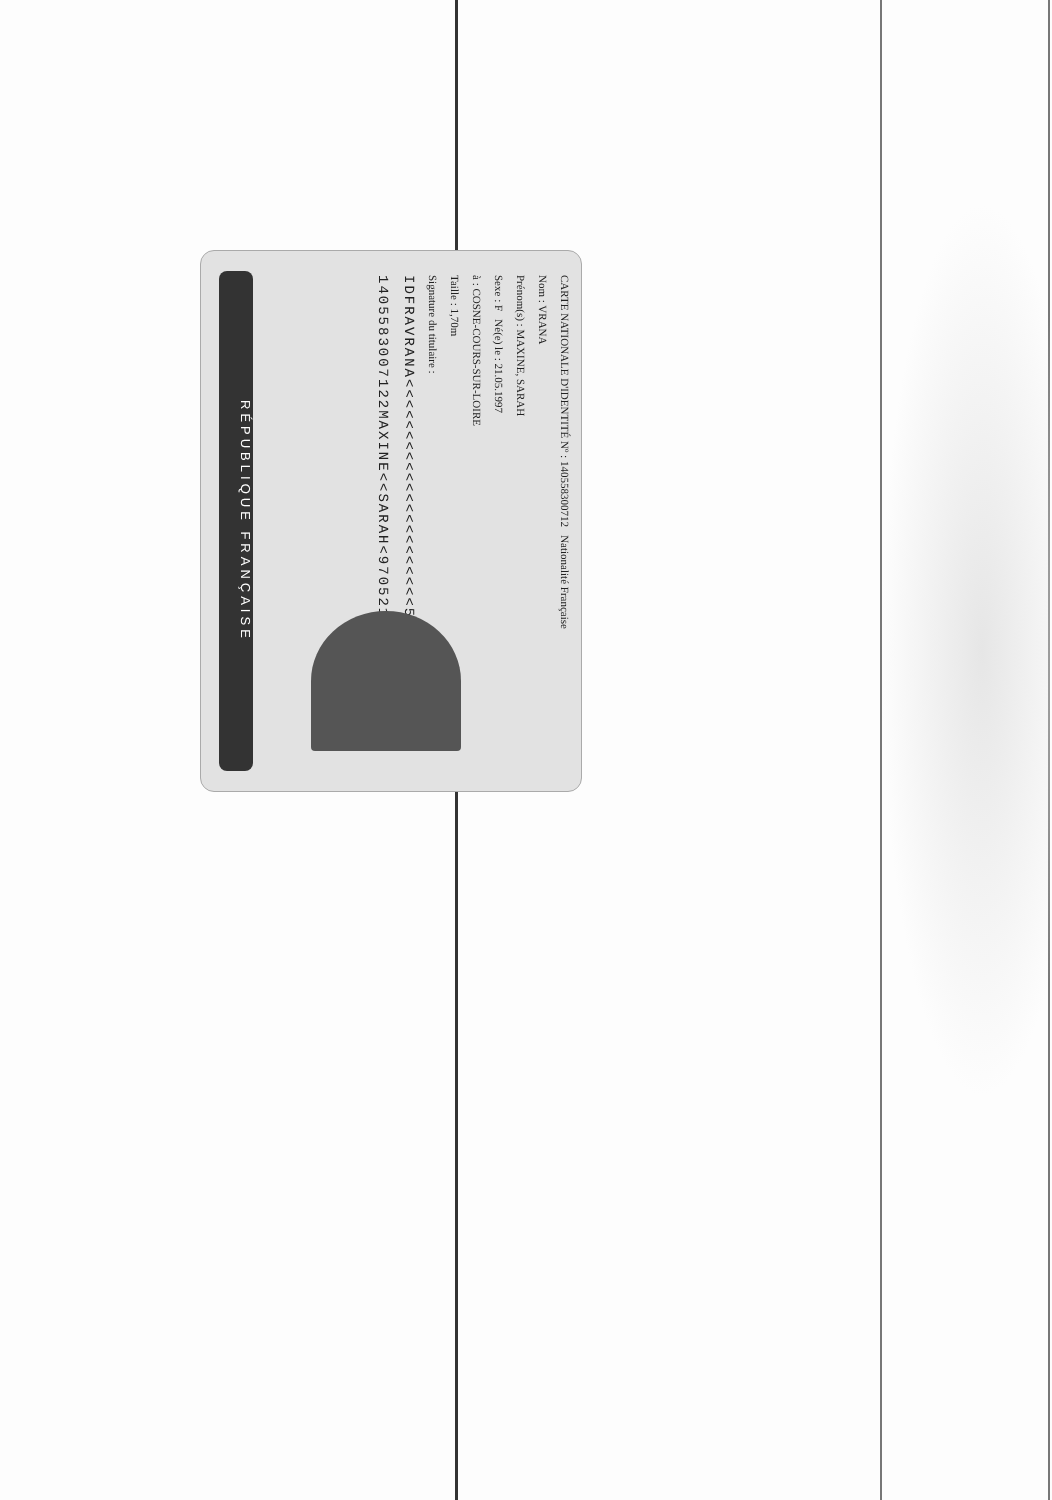RÉPUBLIQUE FRANÇAISE
CARTE NATIONALE D'IDENTITÉ Nº : 140558300712 Nationalité Française
Nom : VRANA
Prénom(s) : MAXINE, SARAH
Sexe : F Né(e) le : 21.05.1997
à : COSNE-COURS-SUR-LOIRE
Taille : 1,70m
Signature du titulaire :
IDFRAVRANA<<<<<<<<<<<<<<<<<<<<<<583144
1405583007122MAXINE<<SARAH<9705216F2